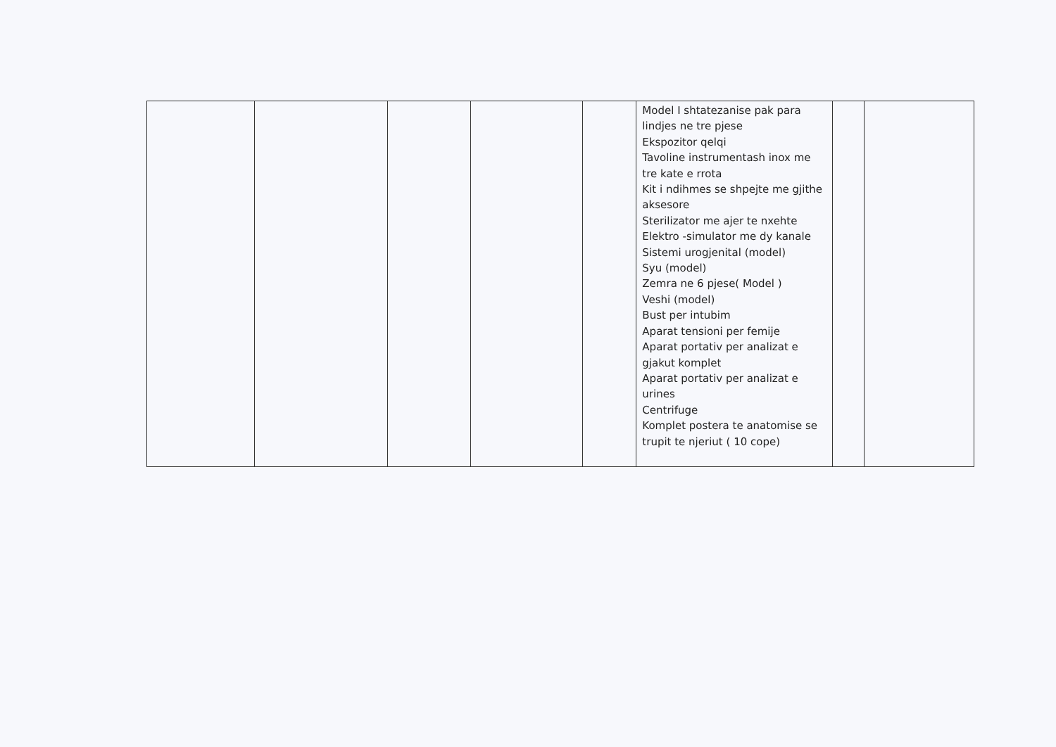| | | | | | Model I shtatezanise pak para lindjes ne tre pjese Ekspozitor qelqi Tavoline instrumentash inox me tre kate e rrota Kit i ndihmes se shpejte me gjithe aksesore Sterilizator me ajer te nxehte Elektro -simulator me dy kanale Sistemi urogjenital (model) Syu (model) Zemra ne 6 pjese( Model ) Veshi (model) Bust per intubim Aparat tensioni per femije Aparat portativ per analizat e gjakut komplet Aparat portativ per analizat e urines Centrifuge Komplet postera te anatomise se trupit te njeriut ( 10 cope) | | |